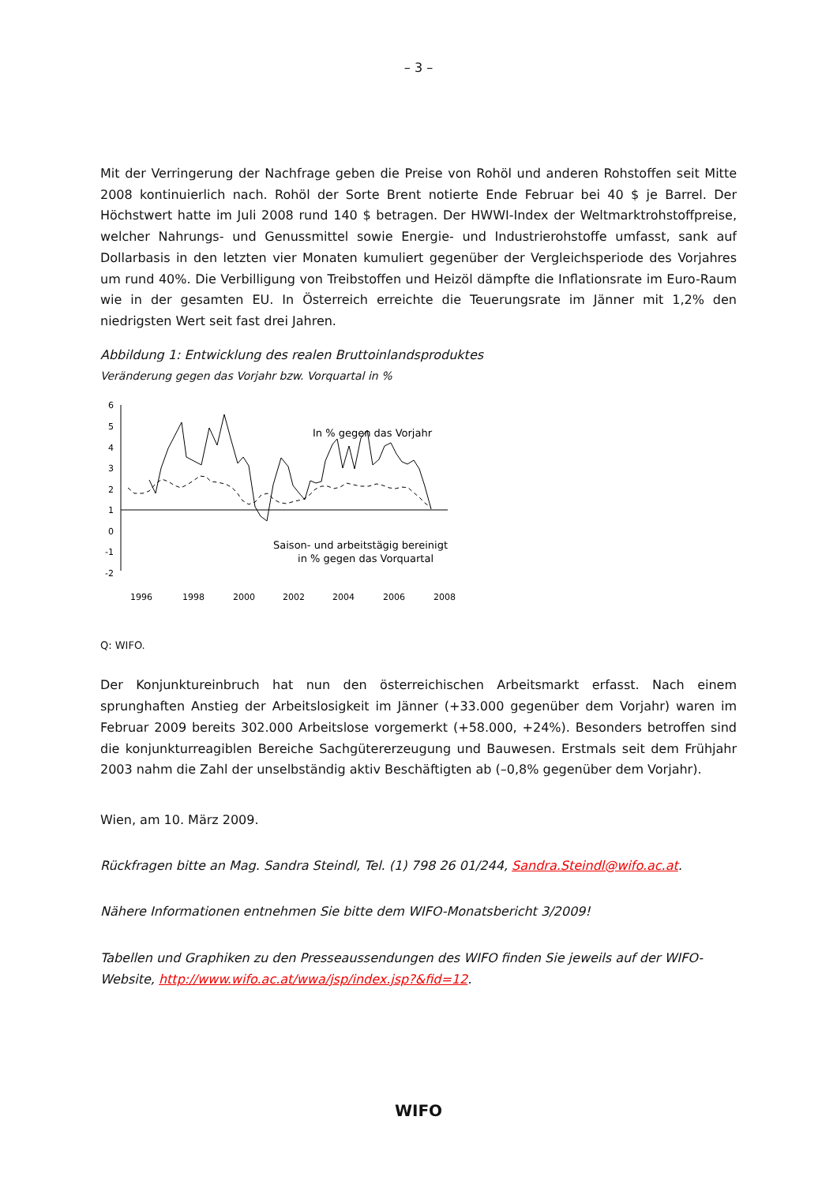– 3 –
Mit der Verringerung der Nachfrage geben die Preise von Rohöl und anderen Rohstoffen seit Mitte 2008 kontinuierlich nach. Rohöl der Sorte Brent notierte Ende Februar bei 40 $ je Barrel. Der Höchstwert hatte im Juli 2008 rund 140 $ betragen. Der HWWI-Index der Weltmarktrohstoffpreise, welcher Nahrungs- und Genussmittel sowie Energie- und Industrierohstoffe umfasst, sank auf Dollarbasis in den letzten vier Monaten kumuliert gegenüber der Vergleichsperiode des Vorjahres um rund 40%. Die Verbilligung von Treibstoffen und Heizöl dämpfte die Inflationsrate im Euro-Raum wie in der gesamten EU. In Österreich erreichte die Teuerungsrate im Jänner mit 1,2% den niedrigsten Wert seit fast drei Jahren.
Abbildung 1: Entwicklung des realen Bruttoinlandsproduktes
Veränderung gegen das Vorjahr bzw. Vorquartal in %
6
5
4
3
2
1
0
-1
-2
In % gegen das Vorjahr
Saison- und arbeitstägig bereinigt
in % gegen das Vorquartal
1996
1998
2000
2002
2004
2006
2008
Q: WIFO.
Der Konjunktureinbruch hat nun den österreichischen Arbeitsmarkt erfasst. Nach einem sprunghaften Anstieg der Arbeitslosigkeit im Jänner (+33.000 gegenüber dem Vorjahr) waren im Februar 2009 bereits 302.000 Arbeitslose vorgemerkt (+58.000, +24%). Besonders betroffen sind die konjunkturreagiblen Bereiche Sachgütererzeugung und Bauwesen. Erstmals seit dem Frühjahr 2003 nahm die Zahl der unselbständig aktiv Beschäftigten ab (–0,8% gegenüber dem Vorjahr).
Wien, am 10. März 2009.
Rückfragen bitte an Mag. Sandra Steindl, Tel. (1) 798 26 01/244, Sandra.Steindl@wifo.ac.at.
Nähere Informationen entnehmen Sie bitte dem WIFO-Monatsbericht 3/2009!
Tabellen und Graphiken zu den Presseaussendungen des WIFO finden Sie jeweils auf der WIFO-Website, http://www.wifo.ac.at/wwa/jsp/index.jsp?&fid=12.
WIFO